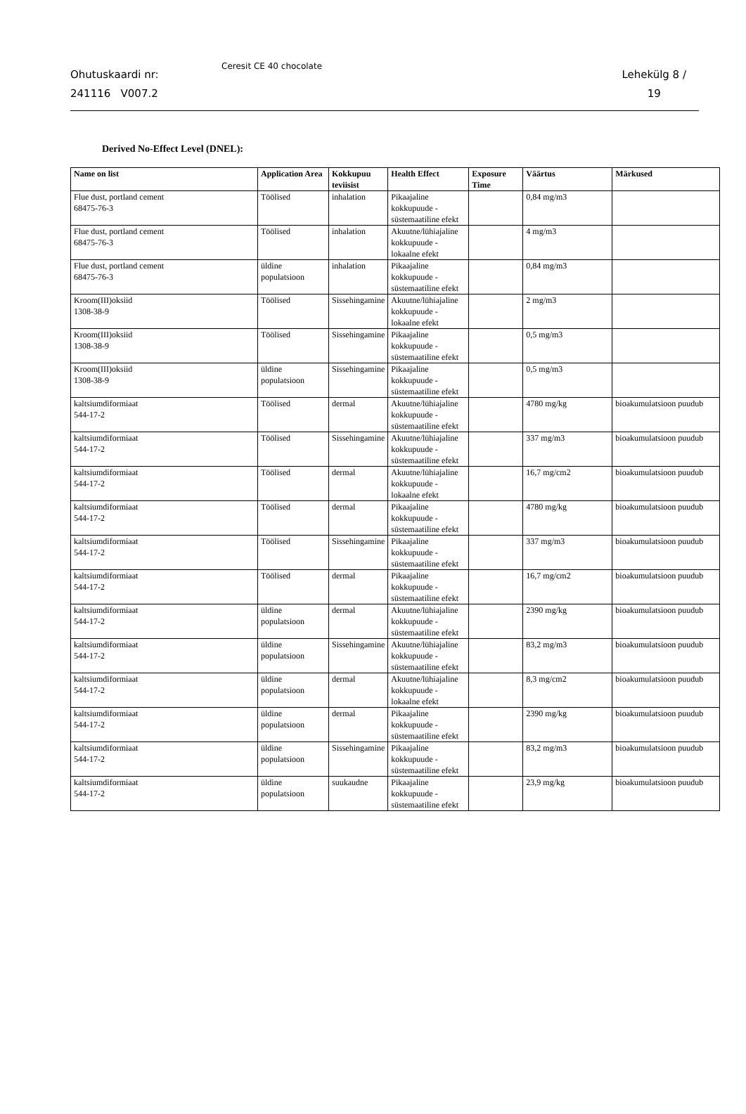Ohutuskaardi nr:
241116 V007.2
Ceresit CE 40 chocolate
Lehekülg 8 /
19
Derived No-Effect Level (DNEL):
| Name on list | Application Area | Kokkupuu teviisist | Health Effect | Exposure Time | Väärtus | Märkused |
| --- | --- | --- | --- | --- | --- | --- |
| Flue dust, portland cement 68475-76-3 | Töölised | inhalation | Pikaajaline kokkupuude - süstemaatiline efekt | | 0,84 mg/m3 | |
| Flue dust, portland cement 68475-76-3 | Töölised | inhalation | Akuutne/lühiajaline kokkupuude - lokaalne efekt | | 4 mg/m3 | |
| Flue dust, portland cement 68475-76-3 | üldine populatsioon | inhalation | Pikaajaline kokkupuude - süstemaatiline efekt | | 0,84 mg/m3 | |
| Kroom(III)oksiid 1308-38-9 | Töölised | Sissehingamine | Akuutne/lühiajaline kokkupuude - lokaalne efekt | | 2 mg/m3 | |
| Kroom(III)oksiid 1308-38-9 | Töölised | Sissehingamine | Pikaajaline kokkupuude - süstemaatiline efekt | | 0,5 mg/m3 | |
| Kroom(III)oksiid 1308-38-9 | üldine populatsioon | Sissehingamine | Pikaajaline kokkupuude - süstemaatiline efekt | | 0,5 mg/m3 | |
| kaltsiumdiformiaat 544-17-2 | Töölised | dermal | Akuutne/lühiajaline kokkupuude - süstemaatiline efekt | | 4780 mg/kg | bioakumulatsioon puudub |
| kaltsiumdiformiaat 544-17-2 | Töölised | Sissehingamine | Akuutne/lühiajaline kokkupuude - süstemaatiline efekt | | 337 mg/m3 | bioakumulatsioon puudub |
| kaltsiumdiformiaat 544-17-2 | Töölised | dermal | Akuutne/lühiajaline kokkupuude - lokaalne efekt | | 16,7 mg/cm2 | bioakumulatsioon puudub |
| kaltsiumdiformiaat 544-17-2 | Töölised | dermal | Pikaajaline kokkupuude - süstemaatiline efekt | | 4780 mg/kg | bioakumulatsioon puudub |
| kaltsiumdiformiaat 544-17-2 | Töölised | Sissehingamine | Pikaajaline kokkupuude - süstemaatiline efekt | | 337 mg/m3 | bioakumulatsioon puudub |
| kaltsiumdiformiaat 544-17-2 | Töölised | dermal | Pikaajaline kokkupuude - süstemaatiline efekt | | 16,7 mg/cm2 | bioakumulatsioon puudub |
| kaltsiumdiformiaat 544-17-2 | üldine populatsioon | dermal | Akuutne/lühiajaline kokkupuude - süstemaatiline efekt | | 2390 mg/kg | bioakumulatsioon puudub |
| kaltsiumdiformiaat 544-17-2 | üldine populatsioon | Sissehingamine | Akuutne/lühiajaline kokkupuude - süstemaatiline efekt | | 83,2 mg/m3 | bioakumulatsioon puudub |
| kaltsiumdiformiaat 544-17-2 | üldine populatsioon | dermal | Akuutne/lühiajaline kokkupuude - lokaalne efekt | | 8,3 mg/cm2 | bioakumulatsioon puudub |
| kaltsiumdiformiaat 544-17-2 | üldine populatsioon | dermal | Pikaajaline kokkupuude - süstemaatiline efekt | | 2390 mg/kg | bioakumulatsioon puudub |
| kaltsiumdiformiaat 544-17-2 | üldine populatsioon | Sissehingamine | Pikaajaline kokkupuude - süstemaatiline efekt | | 83,2 mg/m3 | bioakumulatsioon puudub |
| kaltsiumdiformiaat 544-17-2 | üldine populatsioon | suukaudne | Pikaajaline kokkupuude - süstemaatiline efekt | | 23,9 mg/kg | bioakumulatsioon puudub |